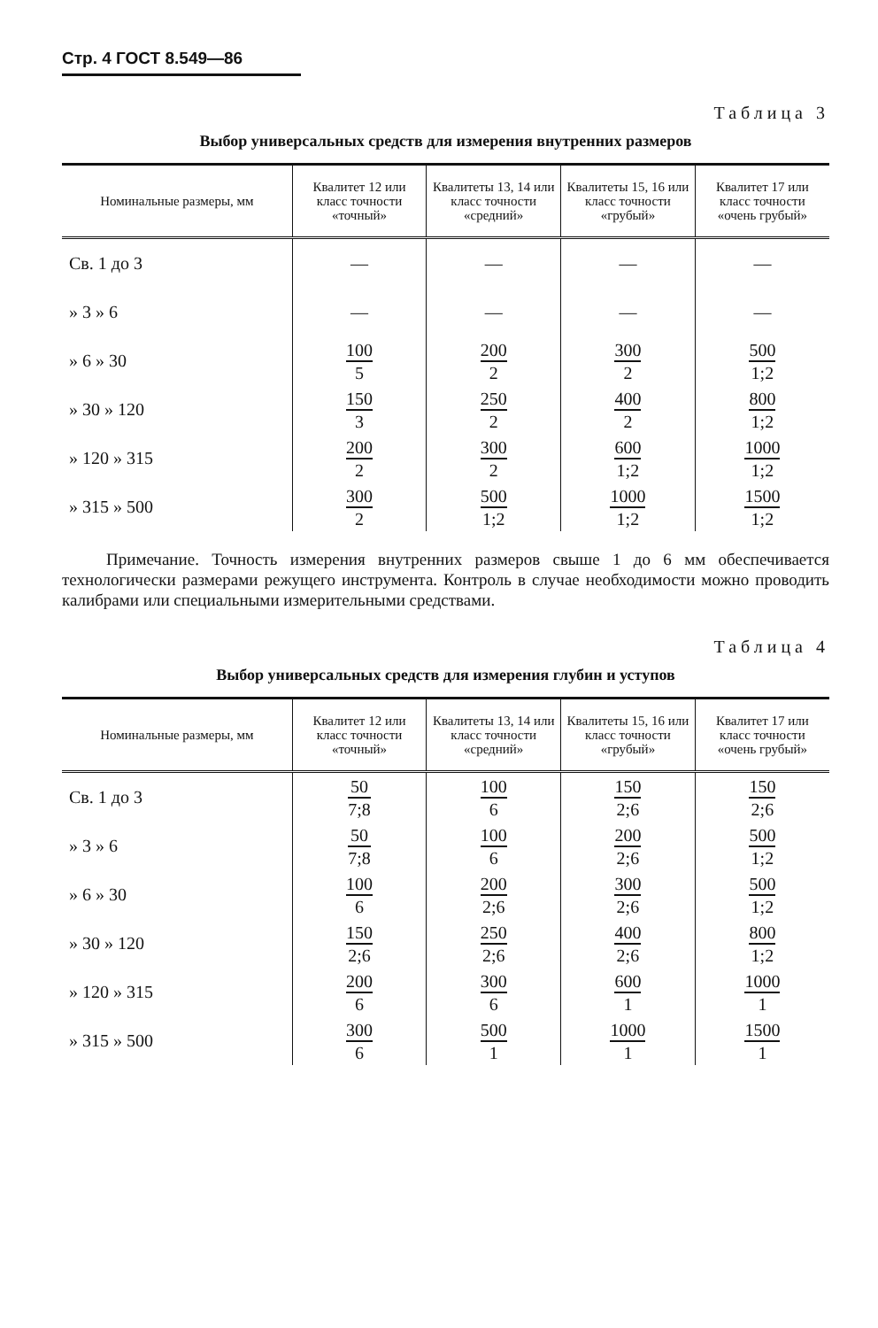Стр. 4 ГОСТ 8.549—86
Таблица 3
Выбор универсальных средств для измерения внутренних размеров
| Номинальные размеры, мм | Квалитет 12 или класс точности «точный» | Квалитеты 13, 14 или класс точности «средний» | Квалитеты 15, 16 или класс точности «грубый» | Квалитет 17 или класс точности «очень грубый» |
| --- | --- | --- | --- | --- |
| Св. 1 до 3 | — | — | — | — |
| » 3 » 6 | — | — | — | — |
| » 6 » 30 | 100 5 | 200 2 | 300 2 | 500 1;2 |
| » 30 » 120 | 150 3 | 250 2 | 400 2 | 800 1;2 |
| » 120 » 315 | 200 2 | 300 2 | 600 1;2 | 1000 1;2 |
| » 315 » 500 | 300 2 | 500 1;2 | 1000 1;2 | 1500 1;2 |
Примечание. Точность измерения внутренних размеров свыше 1 до 6 мм обеспечивается технологически размерами режущего инструмента. Контроль в случае необходимости можно проводить калибрами или специальными измерительными средствами.
Таблица 4
Выбор универсальных средств для измерения глубин и уступов
| Номинальные размеры, мм | Квалитет 12 или класс точности «точный» | Квалитеты 13, 14 или класс точности «средний» | Квалитеты 15, 16 или класс точности «грубый» | Квалитет 17 или класс точности «очень грубый» |
| --- | --- | --- | --- | --- |
| Св. 1 до 3 | 50 7;8 | 100 6 | 150 2;6 | 150 2;6 |
| » 3 » 6 | 50 7;8 | 100 6 | 200 2;6 | 500 1;2 |
| » 6 » 30 | 100 6 | 200 2;6 | 300 2;6 | 500 1;2 |
| » 30 » 120 | 150 2;6 | 250 2;6 | 400 2;6 | 800 1;2 |
| » 120 » 315 | 200 6 | 300 6 | 600 1 | 1000 1 |
| » 315 » 500 | 300 6 | 500 1 | 1000 1 | 1500 1 |